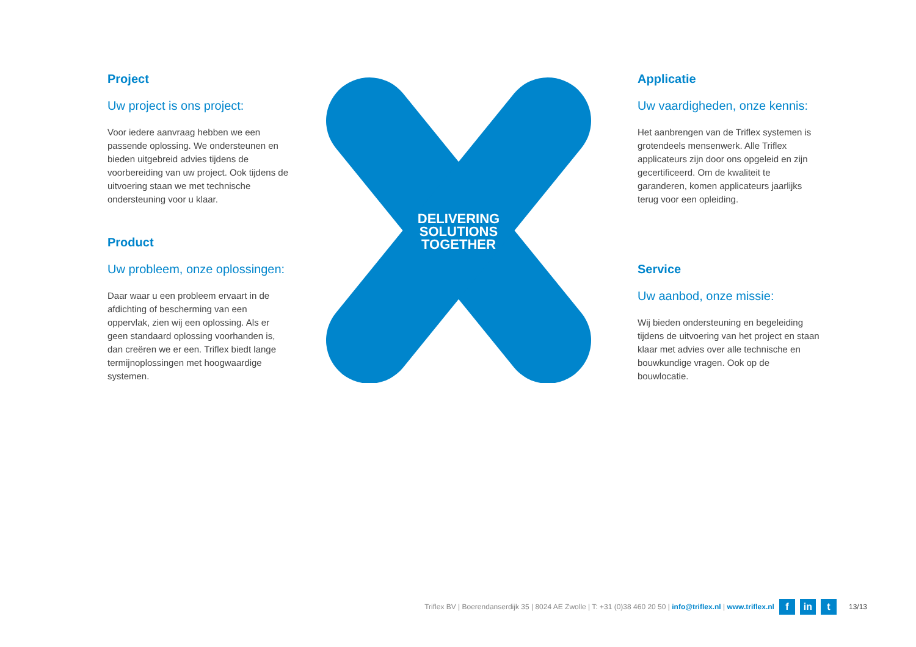Project
Uw project is ons project:
Voor iedere aanvraag hebben we een passende oplossing. We ondersteunen en bieden uitgebreid advies tijdens de voorbereiding van uw project. Ook tijdens de uitvoering staan we met technische ondersteuning voor u klaar.
Product
Uw probleem, onze oplossingen:
Daar waar u een probleem ervaart in de afdichting of bescherming van een oppervlak, zien wij een oplossing. Als er geen standaard oplossing voorhanden is, dan creëren we er een. Triflex biedt lange termijnoplossingen met hoogwaardige systemen.
DELIVERING
SOLUTIONS
TOGETHER
Applicatie
Uw vaardigheden, onze kennis:
Het aanbrengen van de Triflex systemen is grotendeels mensenwerk. Alle Triflex applicateurs zijn door ons opgeleid en zijn gecertificeerd. Om de kwaliteit te garanderen, komen applicateurs jaarlijks terug voor een opleiding.
Service
Uw aanbod, onze missie:
Wij bieden ondersteuning en begeleiding tijdens de uitvoering van het project en staan klaar met advies over alle technische en bouwkundige vragen. Ook op de bouwlocatie.
Triflex BV | Boerendanserdijk 35 | 8024 AE Zwolle | T: +31 (0)38 460 20 50 | info@triflex.nl | www.triflex.nl f in t 13/13